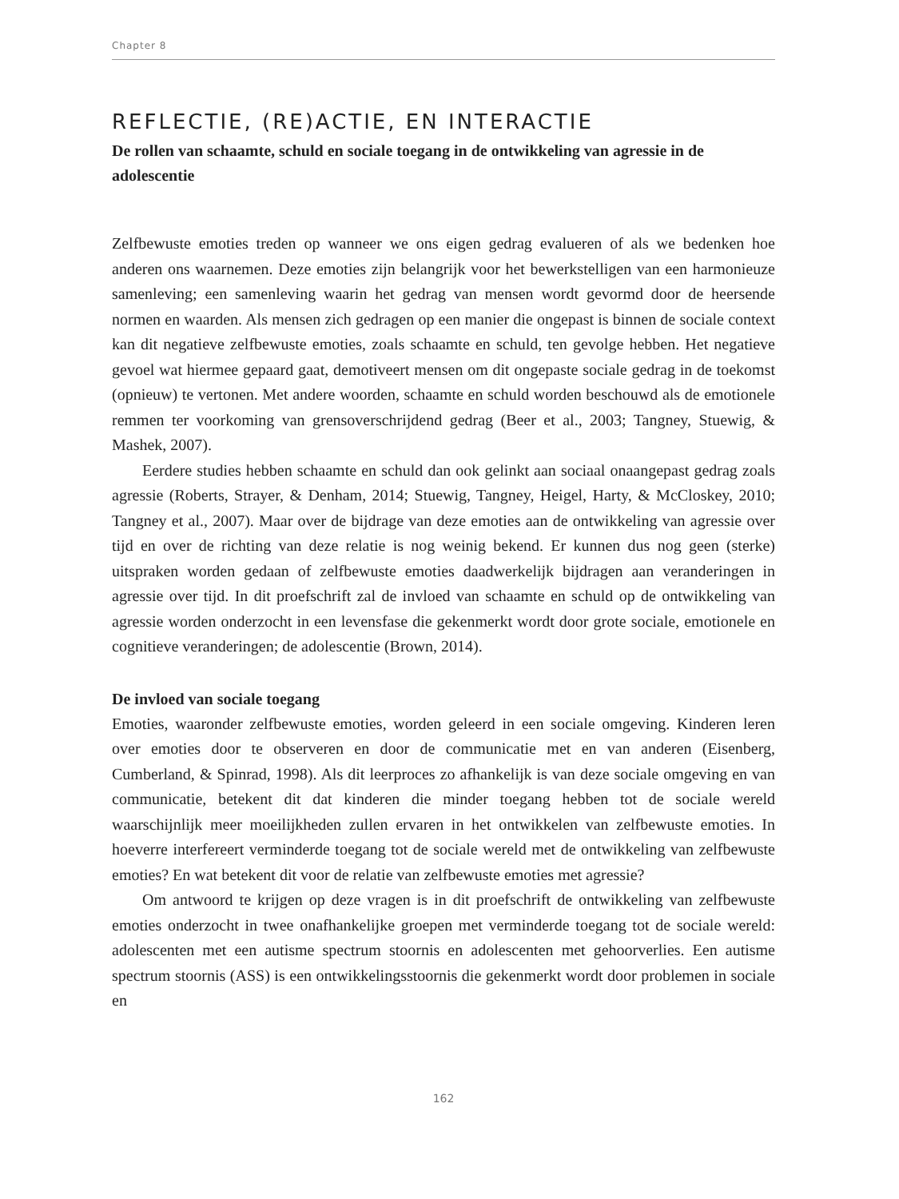Chapter 8
REFLECTIE, (RE)ACTIE, EN INTERACTIE
De rollen van schaamte, schuld en sociale toegang in de ontwikkeling van agressie in de adolescentie
Zelfbewuste emoties treden op wanneer we ons eigen gedrag evalueren of als we bedenken hoe anderen ons waarnemen. Deze emoties zijn belangrijk voor het bewerkstelligen van een harmonieuze samenleving; een samenleving waarin het gedrag van mensen wordt gevormd door de heersende normen en waarden. Als mensen zich gedragen op een manier die ongepast is binnen de sociale context kan dit negatieve zelfbewuste emoties, zoals schaamte en schuld, ten gevolge hebben. Het negatieve gevoel wat hiermee gepaard gaat, demotiveert mensen om dit ongepaste sociale gedrag in de toekomst (opnieuw) te vertonen. Met andere woorden, schaamte en schuld worden beschouwd als de emotionele remmen ter voorkoming van grensoverschrijdend gedrag (Beer et al., 2003; Tangney, Stuewig, & Mashek, 2007).
Eerdere studies hebben schaamte en schuld dan ook gelinkt aan sociaal onaangepast gedrag zoals agressie (Roberts, Strayer, & Denham, 2014; Stuewig, Tangney, Heigel, Harty, & McCloskey, 2010; Tangney et al., 2007). Maar over de bijdrage van deze emoties aan de ontwikkeling van agressie over tijd en over de richting van deze relatie is nog weinig bekend. Er kunnen dus nog geen (sterke) uitspraken worden gedaan of zelfbewuste emoties daadwerkelijk bijdragen aan veranderingen in agressie over tijd. In dit proefschrift zal de invloed van schaamte en schuld op de ontwikkeling van agressie worden onderzocht in een levensfase die gekenmerkt wordt door grote sociale, emotionele en cognitieve veranderingen; de adolescentie (Brown, 2014).
De invloed van sociale toegang
Emoties, waaronder zelfbewuste emoties, worden geleerd in een sociale omgeving. Kinderen leren over emoties door te observeren en door de communicatie met en van anderen (Eisenberg, Cumberland, & Spinrad, 1998). Als dit leerproces zo afhankelijk is van deze sociale omgeving en van communicatie, betekent dit dat kinderen die minder toegang hebben tot de sociale wereld waarschijnlijk meer moeilijkheden zullen ervaren in het ontwikkelen van zelfbewuste emoties. In hoeverre interfereert verminderde toegang tot de sociale wereld met de ontwikkeling van zelfbewuste emoties? En wat betekent dit voor de relatie van zelfbewuste emoties met agressie?
Om antwoord te krijgen op deze vragen is in dit proefschrift de ontwikkeling van zelfbewuste emoties onderzocht in twee onafhankelijke groepen met verminderde toegang tot de sociale wereld: adolescenten met een autisme spectrum stoornis en adolescenten met gehoorverlies. Een autisme spectrum stoornis (ASS) is een ontwikkelingsstoornis die gekenmerkt wordt door problemen in sociale en
162